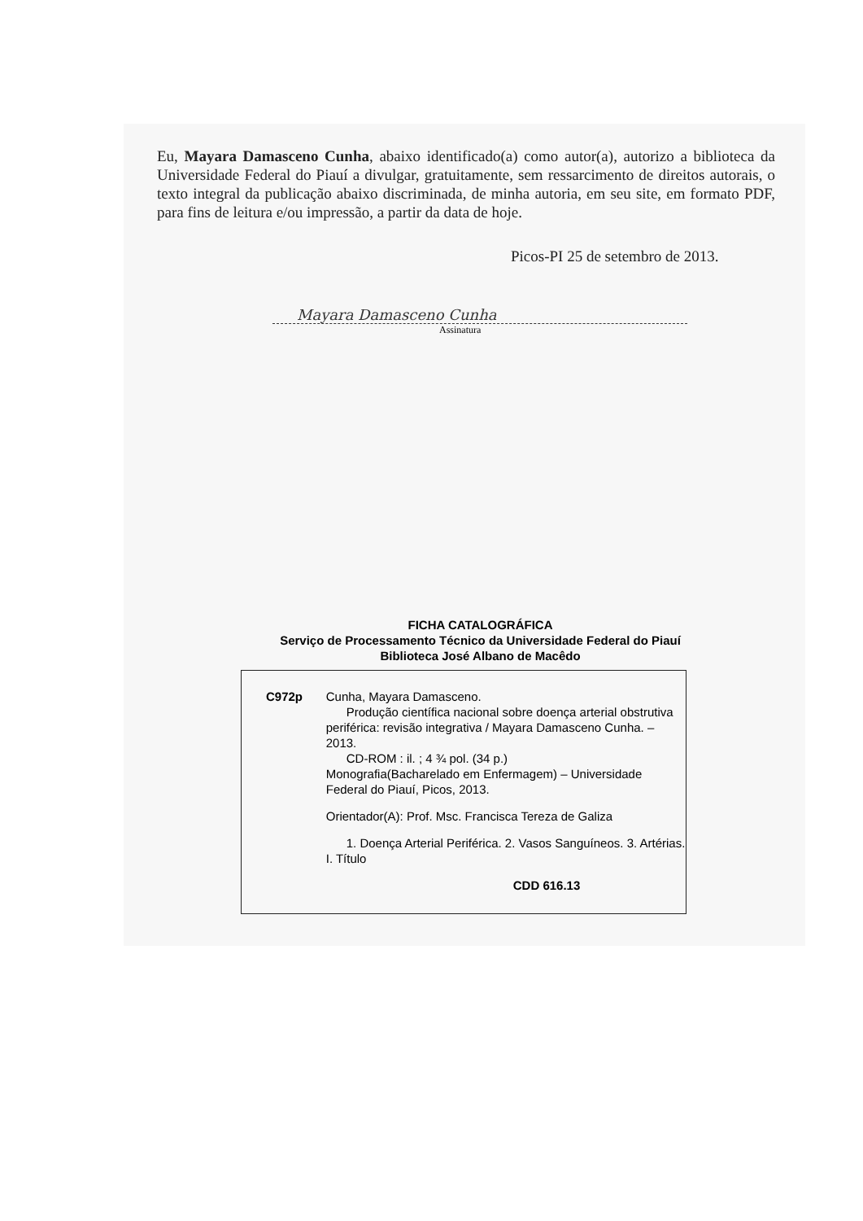Eu, Mayara Damasceno Cunha, abaixo identificado(a) como autor(a), autorizo a biblioteca da Universidade Federal do Piauí a divulgar, gratuitamente, sem ressarcimento de direitos autorais, o texto integral da publicação abaixo discriminada, de minha autoria, em seu site, em formato PDF, para fins de leitura e/ou impressão, a partir da data de hoje.
Picos-PI 25 de setembro de 2013.
Mayara Damasceno Cunha
Assinatura
FICHA CATALOGRÁFICA
Serviço de Processamento Técnico da Universidade Federal do Piauí
Biblioteca José Albano de Macêdo
C972p Cunha, Mayara Damasceno.
Produção científica nacional sobre doença arterial obstrutiva periférica: revisão integrativa / Mayara Damasceno Cunha. – 2013.
CD-ROM : il. ; 4 ¾ pol. (34 p.)
Monografia(Bacharelado em Enfermagem) – Universidade Federal do Piauí, Picos, 2013.
Orientador(A): Prof. Msc. Francisca Tereza de Galiza
1. Doença Arterial Periférica. 2. Vasos Sanguíneos. 3. Artérias. I. Título
CDD 616.13